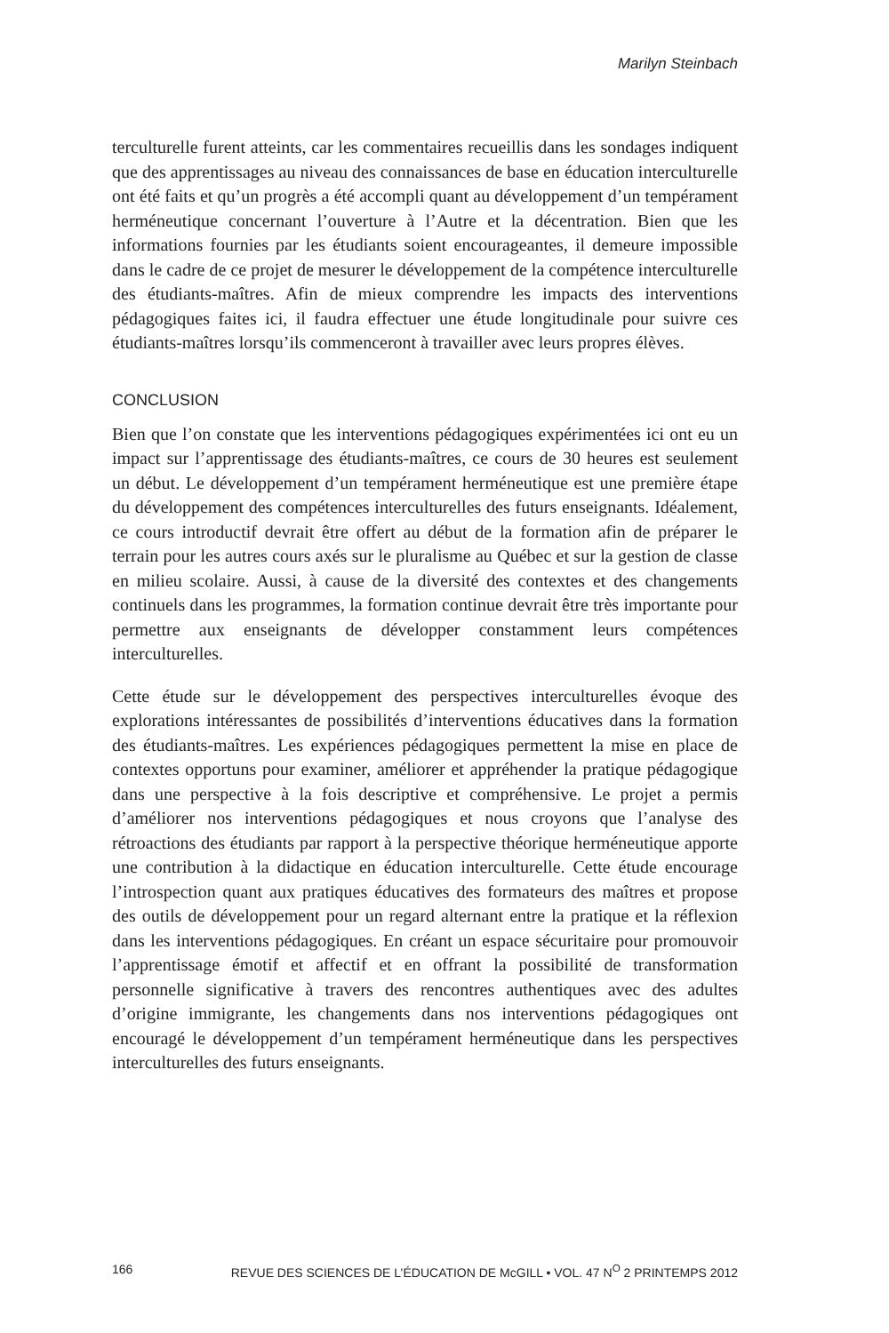Marilyn Steinbach
terculturelle furent atteints, car les commentaires recueillis dans les sondages indiquent que des apprentissages au niveau des connaissances de base en éducation interculturelle ont été faits et qu’un progrès a été accompli quant au développement d’un tempérament herméneutique concernant l’ouverture à l’Autre et la décentration. Bien que les informations fournies par les étudiants soient encourageantes, il demeure impossible dans le cadre de ce projet de mesurer le développement de la compétence interculturelle des étudiants-maîtres. Afin de mieux comprendre les impacts des interventions pédagogiques faites ici, il faudra effectuer une étude longitudinale pour suivre ces étudiants-maîtres lorsqu’ils commenceront à travailler avec leurs propres élèves.
CONCLUSION
Bien que l’on constate que les interventions pédagogiques expérimentées ici ont eu un impact sur l’apprentissage des étudiants-maîtres, ce cours de 30 heures est seulement un début. Le développement d’un tempérament herméneutique est une première étape du développement des compétences interculturelles des futurs enseignants. Idéalement, ce cours introductif devrait être offert au début de la formation afin de préparer le terrain pour les autres cours axés sur le pluralisme au Québec et sur la gestion de classe en milieu scolaire. Aussi, à cause de la diversité des contextes et des changements continuels dans les programmes, la formation continue devrait être très importante pour permettre aux enseignants de développer constamment leurs compétences interculturelles.
Cette étude sur le développement des perspectives interculturelles évoque des explorations intéressantes de possibilités d’interventions éducatives dans la formation des étudiants-maîtres. Les expériences pédagogiques permettent la mise en place de contextes opportuns pour examiner, améliorer et appréhender la pratique pédagogique dans une perspective à la fois descriptive et compréhensive. Le projet a permis d’améliorer nos interventions pédagogiques et nous croyons que l’analyse des rétroactions des étudiants par rapport à la perspective théorique herméneutique apporte une contribution à la didactique en éducation interculturelle. Cette étude encourage l’introspection quant aux pratiques éducatives des formateurs des maîtres et propose des outils de développement pour un regard alternant entre la pratique et la réflexion dans les interventions pédagogiques. En créant un espace sécuritaire pour promouvoir l’apprentissage émotif et affectif et en offrant la possibilité de transformation personnelle significative à travers des rencontres authentiques avec des adultes d’origine immigrante, les changements dans nos interventions pédagogiques ont encouragé le développement d’un tempérament herméneutique dans les perspectives interculturelles des futurs enseignants.
166 REVUE DES SCIENCES DE L’ÉDUCATION DE McGILL • VOL. 47 N<sup>O</sup> 2 PRINTEMPS 2012